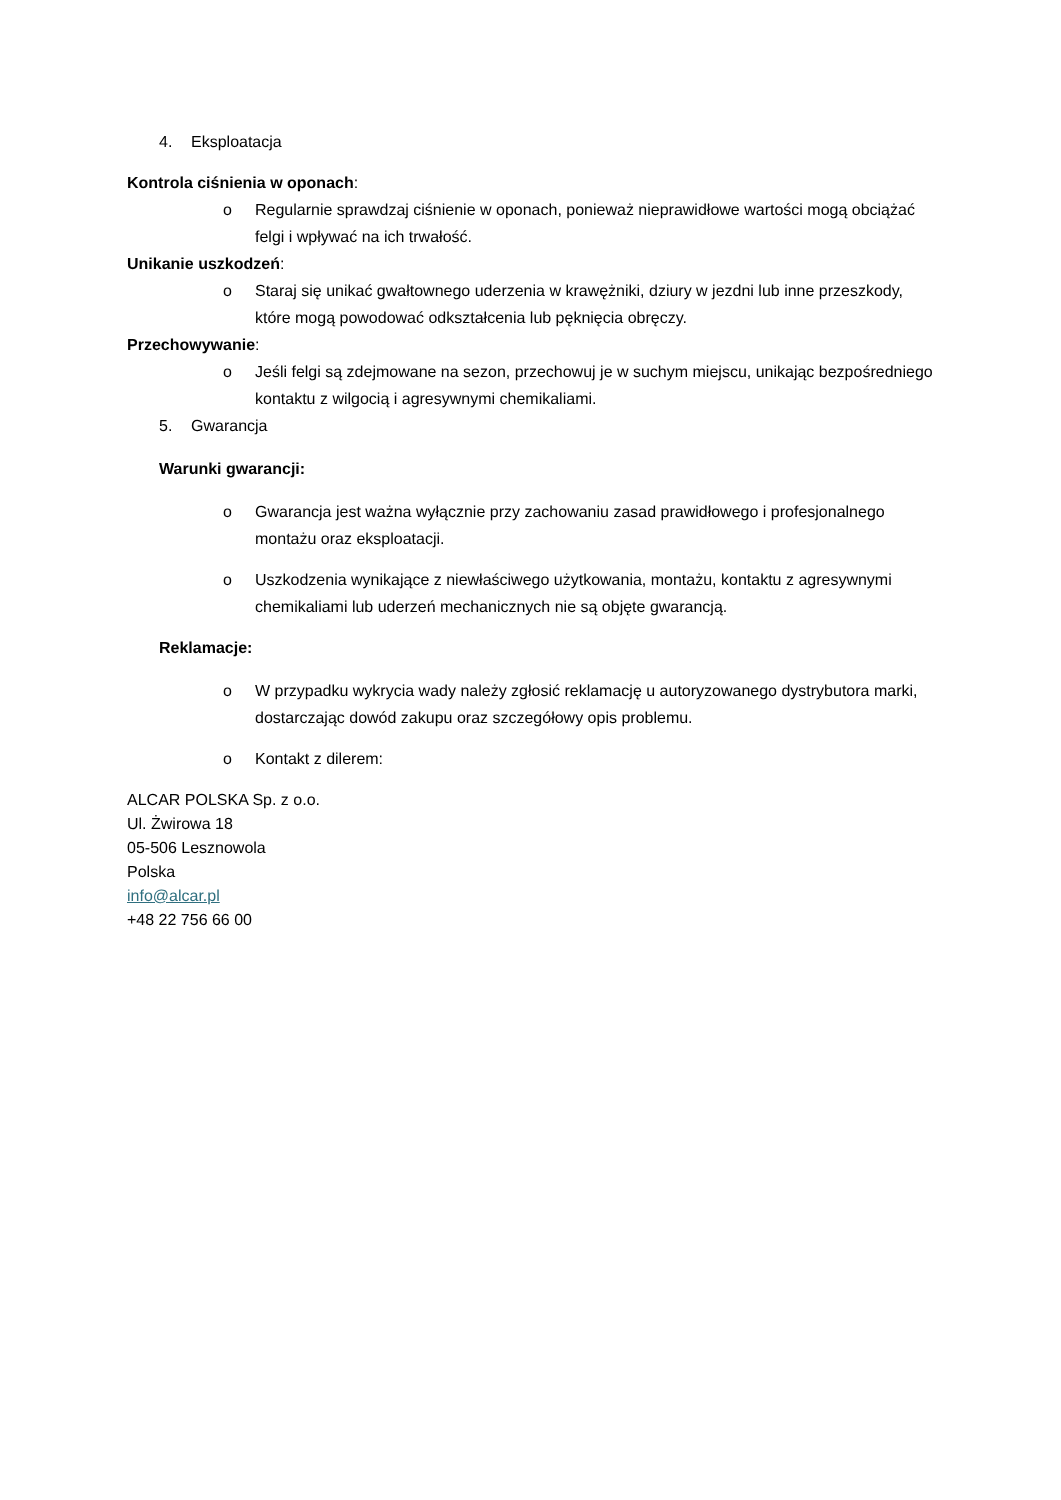4. Eksploatacja
Kontrola ciśnienia w oponach:
o Regularnie sprawdzaj ciśnienie w oponach, ponieważ nieprawidłowe wartości mogą obciążać felgi i wpływać na ich trwałość.
Unikanie uszkodzeń:
o Staraj się unikać gwałtownego uderzenia w krawężniki, dziury w jezdni lub inne przeszkody, które mogą powodować odkształcenia lub pęknięcia obręczy.
Przechowywanie:
o Jeśli felgi są zdejmowane na sezon, przechowuj je w suchym miejscu, unikając bezpośredniego kontaktu z wilgocią i agresywnymi chemikaliami.
5. Gwarancja
Warunki gwarancji:
o Gwarancja jest ważna wyłącznie przy zachowaniu zasad prawidłowego i profesjonalnego montażu oraz eksploatacji.
o Uszkodzenia wynikające z niewłaściwego użytkowania, montażu, kontaktu z agresywnymi chemikaliami lub uderzeń mechanicznych nie są objęte gwarancją.
Reklamacje:
o W przypadku wykrycia wady należy zgłosić reklamację u autoryzowanego dystrybutora marki, dostarczając dowód zakupu oraz szczegółowy opis problemu.
o Kontakt z dilerem:
ALCAR POLSKA Sp. z o.o.
Ul. Żwirowa 18
05-506 Lesznowola
Polska
info@alcar.pl
+48 22 756 66 00